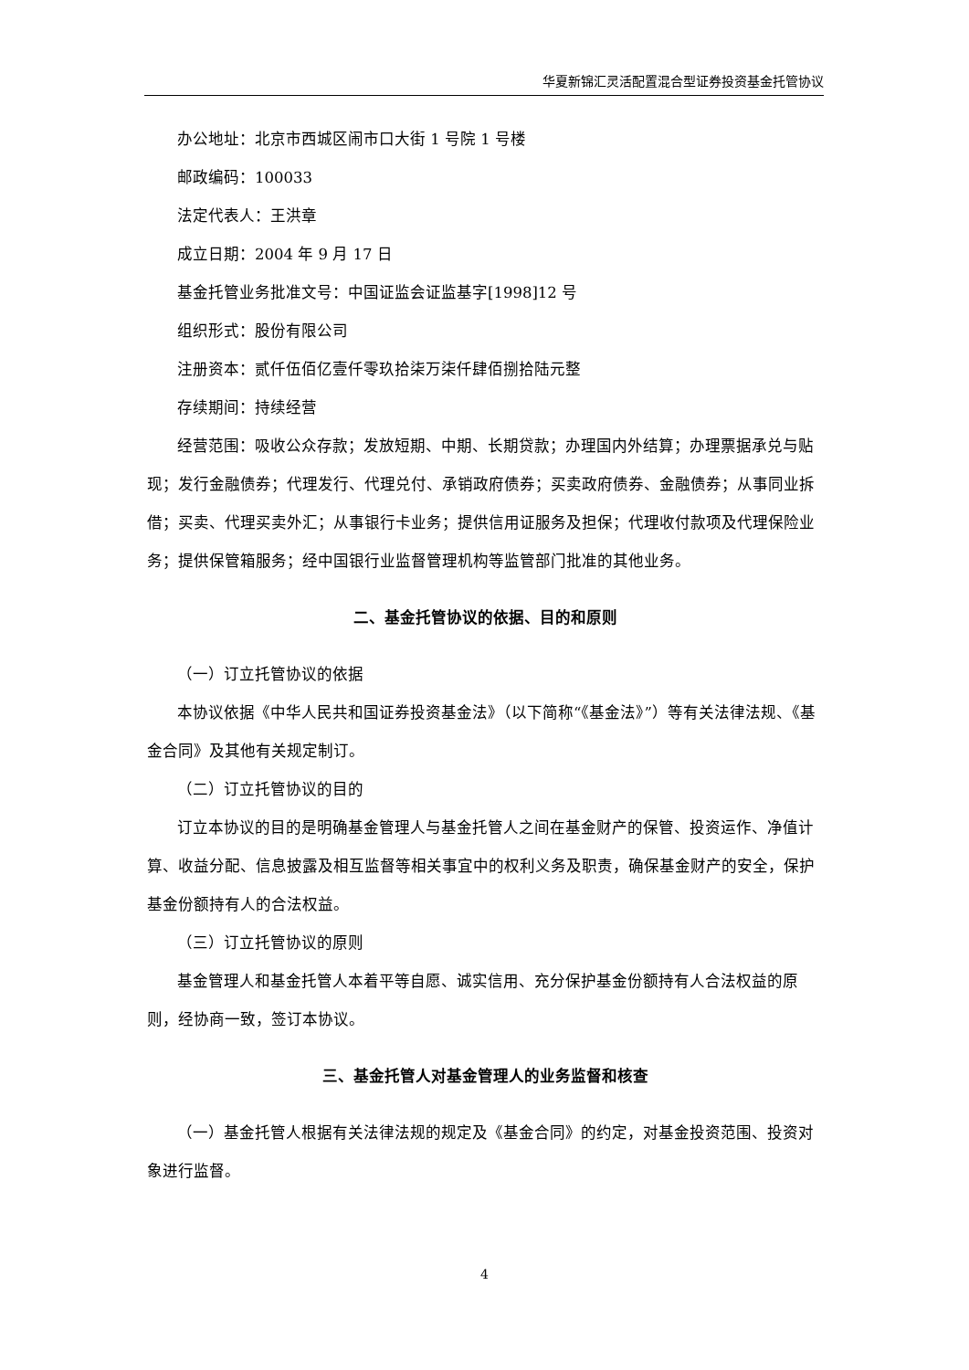华夏新锦汇灵活配置混合型证券投资基金托管协议
办公地址：北京市西城区闹市口大街 1 号院 1 号楼
邮政编码：100033
法定代表人：王洪章
成立日期：2004 年 9 月 17 日
基金托管业务批准文号：中国证监会证监基字[1998]12 号
组织形式：股份有限公司
注册资本：贰仟伍佰亿壹仟零玖拾柒万柒仟肆佰捌拾陆元整
存续期间：持续经营
经营范围：吸收公众存款；发放短期、中期、长期贷款；办理国内外结算；办理票据承兑与贴现；发行金融债券；代理发行、代理兑付、承销政府债券；买卖政府债券、金融债券；从事同业拆借；买卖、代理买卖外汇；从事银行卡业务；提供信用证服务及担保；代理收付款项及代理保险业务；提供保管箱服务；经中国银行业监督管理机构等监管部门批准的其他业务。
二、基金托管协议的依据、目的和原则
（一）订立托管协议的依据
本协议依据《中华人民共和国证券投资基金法》（以下简称“《基金法》”）等有关法律法规、《基金合同》及其他有关规定制订。
（二）订立托管协议的目的
订立本协议的目的是明确基金管理人与基金托管人之间在基金财产的保管、投资运作、净值计算、收益分配、信息披露及相互监督等相关事宜中的权利义务及职责，确保基金财产的安全，保护基金份额持有人的合法权益。
（三）订立托管协议的原则
基金管理人和基金托管人本着平等自愿、诚实信用、充分保护基金份额持有人合法权益的原则，经协商一致，签订本协议。
三、基金托管人对基金管理人的业务监督和核查
（一）基金托管人根据有关法律法规的规定及《基金合同》的约定，对基金投资范围、投资对象进行监督。
4